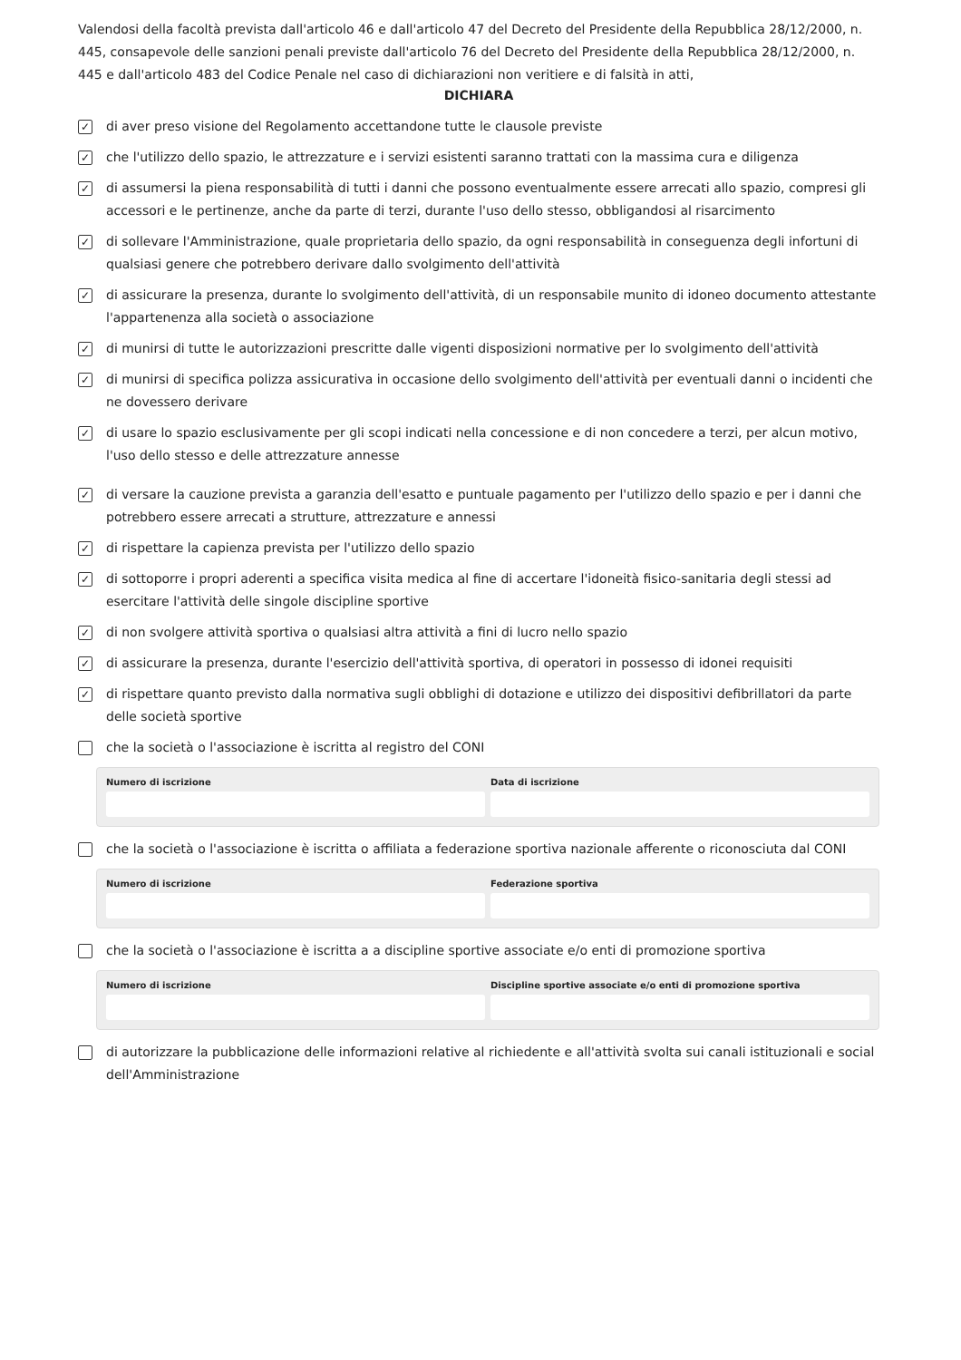Valendosi della facoltà prevista dall'articolo 46 e dall'articolo 47 del Decreto del Presidente della Repubblica 28/12/2000, n. 445, consapevole delle sanzioni penali previste dall'articolo 76 del Decreto del Presidente della Repubblica 28/12/2000, n. 445 e dall'articolo 483 del Codice Penale nel caso di dichiarazioni non veritiere e di falsità in atti,
DICHIARA
✓ di aver preso visione del Regolamento accettandone tutte le clausole previste
✓ che l'utilizzo dello spazio, le attrezzature e i servizi esistenti saranno trattati con la massima cura e diligenza
✓ di assumersi la piena responsabilità di tutti i danni che possono eventualmente essere arrecati allo spazio, compresi gli accessori e le pertinenze, anche da parte di terzi, durante l'uso dello stesso, obbligandosi al risarcimento
✓ di sollevare l'Amministrazione, quale proprietaria dello spazio, da ogni responsabilità in conseguenza degli infortuni di qualsiasi genere che potrebbero derivare dallo svolgimento dell'attività
✓ di assicurare la presenza, durante lo svolgimento dell'attività, di un responsabile munito di idoneo documento attestante l'appartenenza alla società o associazione
✓ di munirsi di tutte le autorizzazioni prescritte dalle vigenti disposizioni normative per lo svolgimento dell'attività
✓ di munirsi di specifica polizza assicurativa in occasione dello svolgimento dell'attività per eventuali danni o incidenti che ne dovessero derivare
✓ di usare lo spazio esclusivamente per gli scopi indicati nella concessione e di non concedere a terzi, per alcun motivo, l'uso dello stesso e delle attrezzature annesse
✓ di versare la cauzione prevista a garanzia dell'esatto e puntuale pagamento per l'utilizzo dello spazio e per i danni che potrebbero essere arrecati a strutture, attrezzature e annessi
✓ di rispettare la capienza prevista per l'utilizzo dello spazio
✓ di sottoporre i propri aderenti a specifica visita medica al fine di accertare l'idoneità fisico-sanitaria degli stessi ad esercitare l'attività delle singole discipline sportive
✓ di non svolgere attività sportiva o qualsiasi altra attività a fini di lucro nello spazio
✓ di assicurare la presenza, durante l'esercizio dell'attività sportiva, di operatori in possesso di idonei requisiti
✓ di rispettare quanto previsto dalla normativa sugli obblighi di dotazione e utilizzo dei dispositivi defibrillatori da parte delle società sportive
che la società o l'associazione è iscritta al registro del CONI
Numero di iscrizione Data di iscrizione
che la società o l'associazione è iscritta o affiliata a federazione sportiva nazionale afferente o riconosciuta dal CONI
Numero di iscrizione Federazione sportiva
che la società o l'associazione è iscritta a a discipline sportive associate e/o enti di promozione sportiva
Numero di iscrizione Discipline sportive associate e/o enti di promozione sportiva
di autorizzare la pubblicazione delle informazioni relative al richiedente e all'attività svolta sui canali istituzionali e social dell'Amministrazione